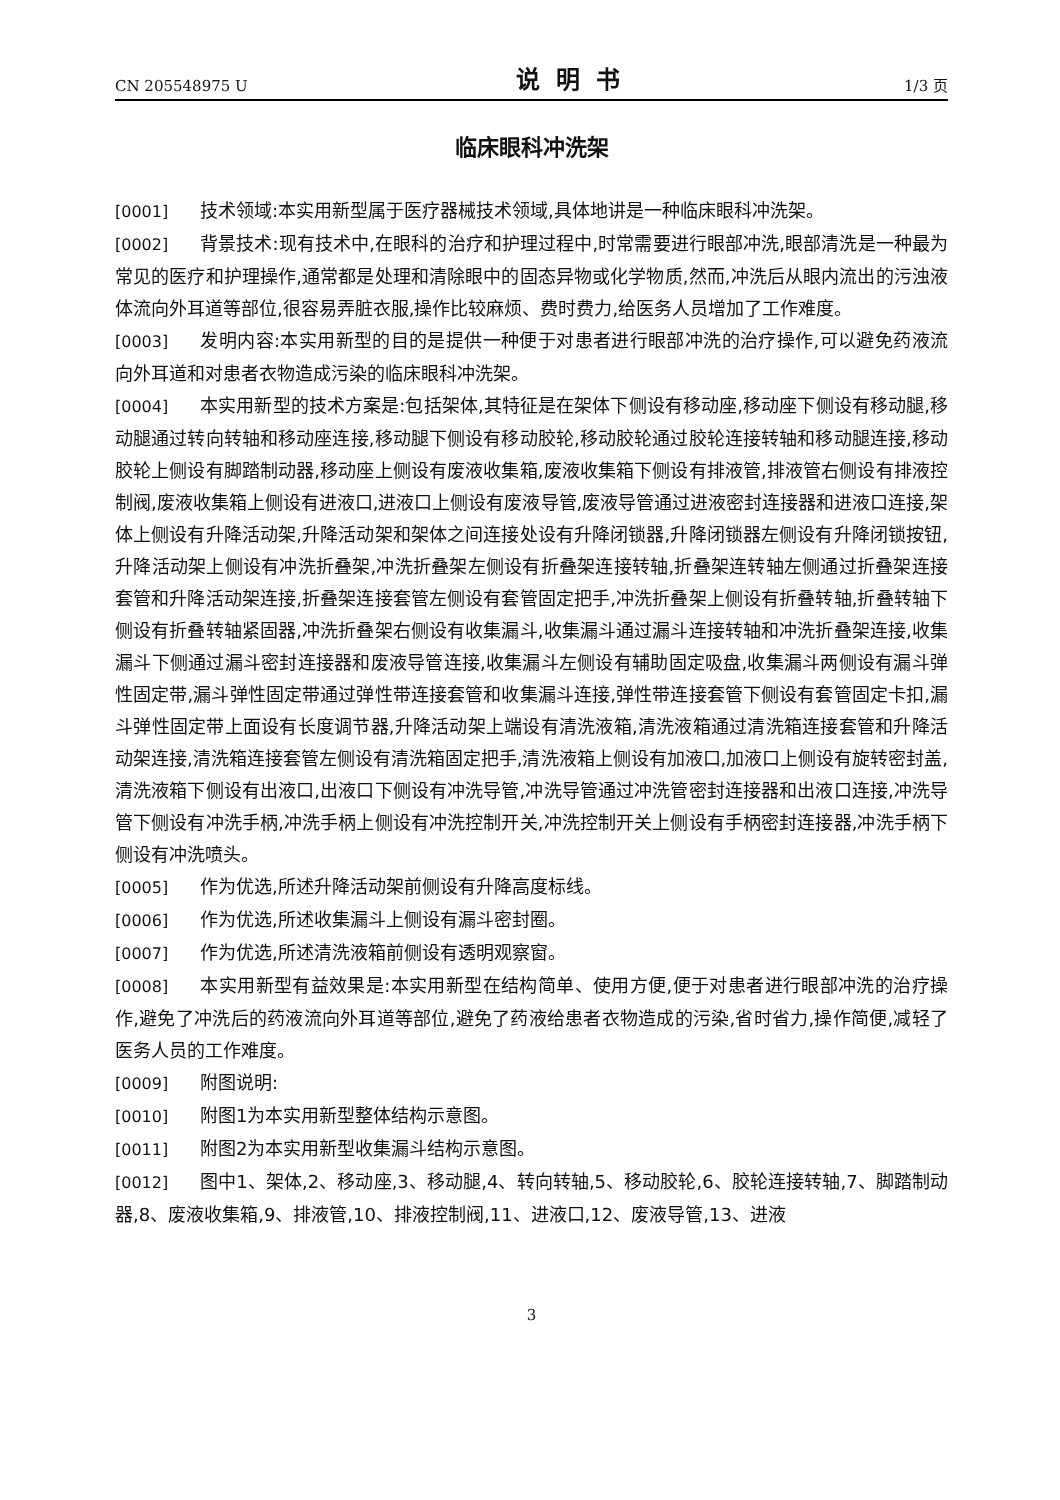CN 205548975 U 说明书 1/3 页
临床眼科冲洗架
[0001] 技术领域:本实用新型属于医疗器械技术领域,具体地讲是一种临床眼科冲洗架。
[0002] 背景技术:现有技术中,在眼科的治疗和护理过程中,时常需要进行眼部冲洗,眼部清洗是一种最为常见的医疗和护理操作,通常都是处理和清除眼中的固态异物或化学物质,然而,冲洗后从眼内流出的污浊液体流向外耳道等部位,很容易弄脏衣服,操作比较麻烦、费时费力,给医务人员增加了工作难度。
[0003] 发明内容:本实用新型的目的是提供一种便于对患者进行眼部冲洗的治疗操作,可以避免药液流向外耳道和对患者衣物造成污染的临床眼科冲洗架。
[0004] 本实用新型的技术方案是:包括架体,其特征是在架体下侧设有移动座,移动座下侧设有移动腿,移动腿通过转向转轴和移动座连接,移动腿下侧设有移动胶轮,移动胶轮通过胶轮连接转轴和移动腿连接,移动胶轮上侧设有脚踏制动器,移动座上侧设有废液收集箱,废液收集箱下侧设有排液管,排液管右侧设有排液控制阀,废液收集箱上侧设有进液口,进液口上侧设有废液导管,废液导管通过进液密封连接器和进液口连接,架体上侧设有升降活动架,升降活动架和架体之间连接处设有升降闭锁器,升降闭锁器左侧设有升降闭锁按钮,升降活动架上侧设有冲洗折叠架,冲洗折叠架左侧设有折叠架连接转轴,折叠架连转轴左侧通过折叠架连接套管和升降活动架连接,折叠架连接套管左侧设有套管固定把手,冲洗折叠架上侧设有折叠转轴,折叠转轴下侧设有折叠转轴紧固器,冲洗折叠架右侧设有收集漏斗,收集漏斗通过漏斗连接转轴和冲洗折叠架连接,收集漏斗下侧通过漏斗密封连接器和废液导管连接,收集漏斗左侧设有辅助固定吸盘,收集漏斗两侧设有漏斗弹性固定带,漏斗弹性固定带通过弹性带连接套管和收集漏斗连接,弹性带连接套管下侧设有套管固定卡扣,漏斗弹性固定带上面设有长度调节器,升降活动架上端设有清洗液箱,清洗液箱通过清洗箱连接套管和升降活动架连接,清洗箱连接套管左侧设有清洗箱固定把手,清洗液箱上侧设有加液口,加液口上侧设有旋转密封盖,清洗液箱下侧设有出液口,出液口下侧设有冲洗导管,冲洗导管通过冲洗管密封连接器和出液口连接,冲洗导管下侧设有冲洗手柄,冲洗手柄上侧设有冲洗控制开关,冲洗控制开关上侧设有手柄密封连接器,冲洗手柄下侧设有冲洗喷头。
[0005] 作为优选,所述升降活动架前侧设有升降高度标线。
[0006] 作为优选,所述收集漏斗上侧设有漏斗密封圈。
[0007] 作为优选,所述清洗液箱前侧设有透明观察窗。
[0008] 本实用新型有益效果是:本实用新型在结构简单、使用方便,便于对患者进行眼部冲洗的治疗操作,避免了冲洗后的药液流向外耳道等部位,避免了药液给患者衣物造成的污染,省时省力,操作简便,减轻了医务人员的工作难度。
[0009] 附图说明:
[0010] 附图1为本实用新型整体结构示意图。
[0011] 附图2为本实用新型收集漏斗结构示意图。
[0012] 图中1、架体,2、移动座,3、移动腿,4、转向转轴,5、移动胶轮,6、胶轮连接转轴,7、脚踏制动器,8、废液收集箱,9、排液管,10、排液控制阀,11、进液口,12、废液导管,13、进液
3